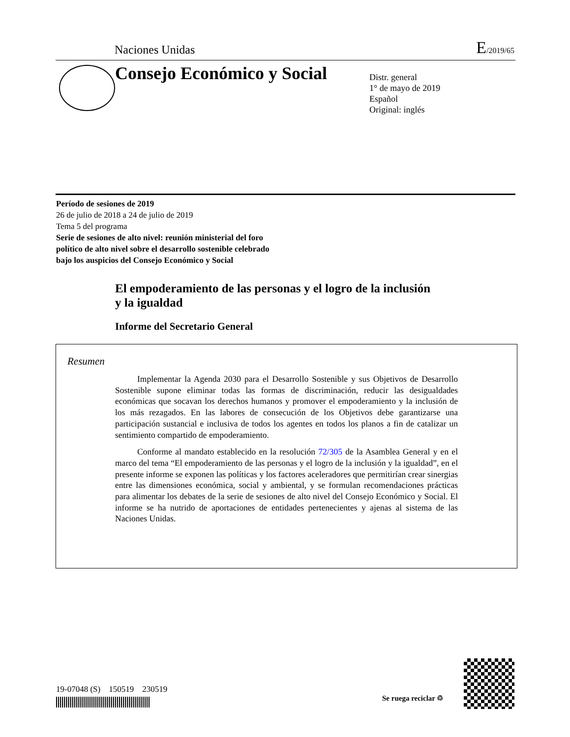Naciones Unidas
E/2019/65
Consejo Económico y Social
Distr. general
1° de mayo de 2019
Español
Original: inglés
Período de sesiones de 2019
26 de julio de 2018 a 24 de julio de 2019
Tema 5 del programa
Serie de sesiones de alto nivel: reunión ministerial del foro
político de alto nivel sobre el desarrollo sostenible celebrado
bajo los auspicios del Consejo Económico y Social
El empoderamiento de las personas y el logro de la inclusión
y la igualdad
Informe del Secretario General
Resumen
Implementar la Agenda 2030 para el Desarrollo Sostenible y sus Objetivos de Desarrollo Sostenible supone eliminar todas las formas de discriminación, reducir las desigualdades económicas que socavan los derechos humanos y promover el empoderamiento y la inclusión de los más rezagados. En las labores de consecución de los Objetivos debe garantizarse una participación sustancial e inclusiva de todos los agentes en todos los planos a fin de catalizar un sentimiento compartido de empoderamiento.
Conforme al mandato establecido en la resolución 72/305 de la Asamblea General y en el marco del tema “El empoderamiento de las personas y el logro de la inclusión y la igualdad”, en el presente informe se exponen las políticas y los factores aceleradores que permitirían crear sinergias entre las dimensiones económica, social y ambiental, y se formulan recomendaciones prácticas para alimentar los debates de la serie de sesiones de alto nivel del Consejo Económico y Social. El informe se ha nutrido de aportaciones de entidades pertenecientes y ajenas al sistema de las Naciones Unidas.
19-07048 (S) 150519 230519
Se ruega reciclar ♲